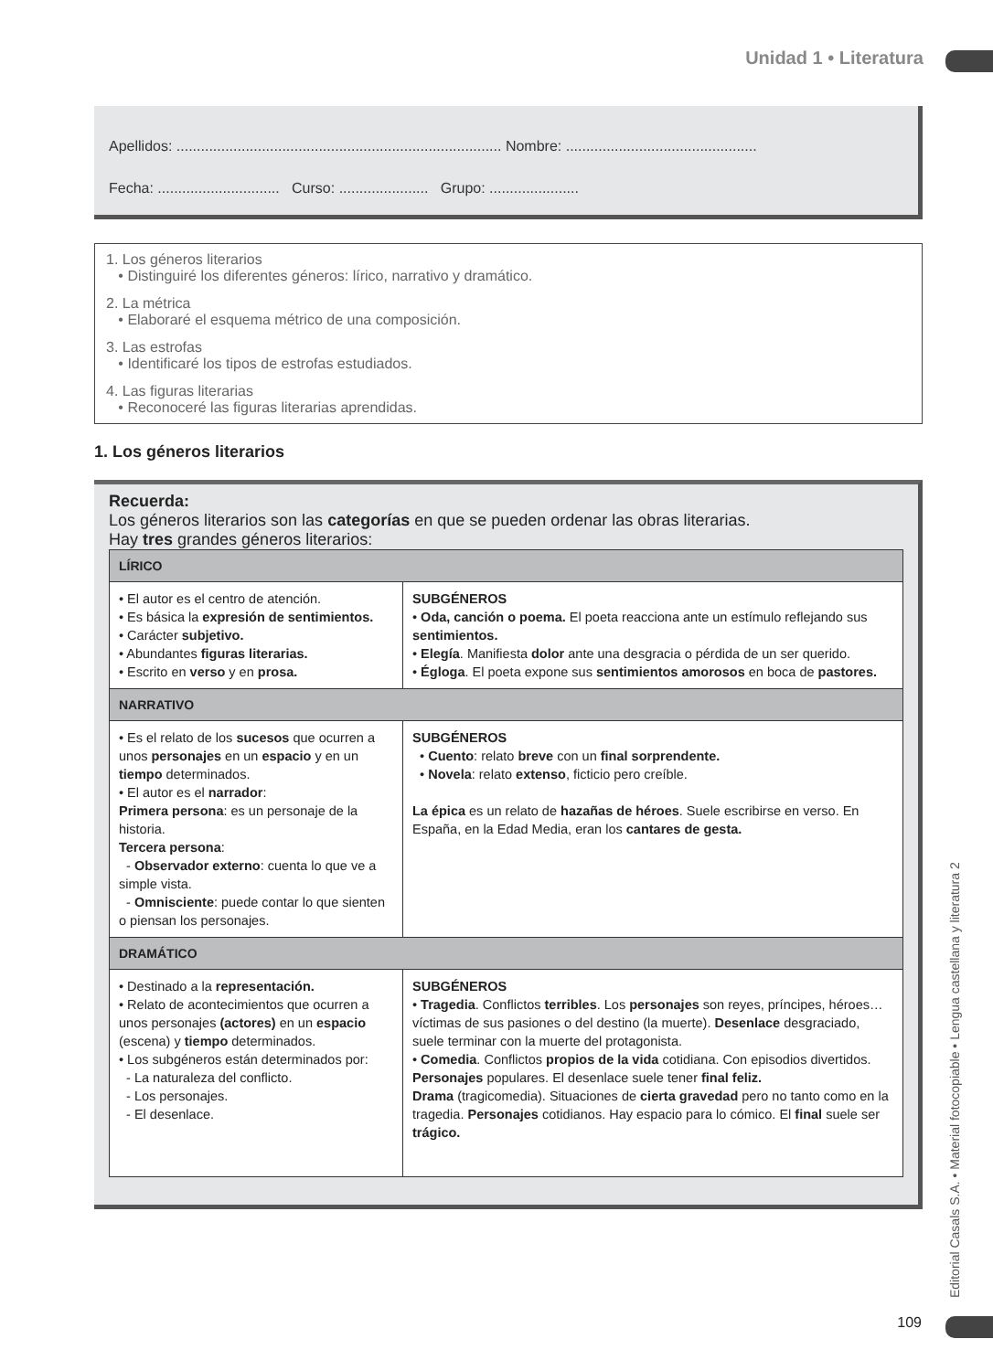Unidad 1 • Literatura
Apellidos: ................................................................................ Nombre: ...............................................
Fecha: .............................. Curso: ...................... Grupo: ......................
1. Los géneros literarios
• Distinguiré los diferentes géneros: lírico, narrativo y dramático.
2. La métrica
• Elaboraré el esquema métrico de una composición.
3. Las estrofas
• Identificaré los tipos de estrofas estudiados.
4. Las figuras literarias
• Reconoceré las figuras literarias aprendidas.
1. Los géneros literarios
Recuerda:
Los géneros literarios son las categorías en que se pueden ordenar las obras literarias.
Hay tres grandes géneros literarios:
| LÍRICO | |
| • El autor es el centro de atención. • Es básica la expresión de sentimientos. • Carácter subjetivo. • Abundantes figuras literarias. • Escrito en verso y en prosa. | SUBGÉNEROS • Oda, canción o poema. El poeta reacciona ante un estímulo reflejando sus sentimientos. • Elegía . Manifiesta dolor ante una desgracia o pérdida de un ser querido. • Égloga . El poeta expone sus sentimientos amorosos en boca de pastores. |
| NARRATIVO | |
| • Es el relato de los sucesos que ocurren a unos personajes en un espacio y en un tiempo determinados. • El autor es el narrador : Primera persona : es un personaje de la historia. Tercera persona : - Observador externo : cuenta lo que ve a simple vista. - Omnisciente : puede contar lo que sienten o piensan los personajes. | SUBGÉNEROS • Cuento : relato breve con un final sorprendente. • Novela : relato extenso , ficticio pero creíble. La épica es un relato de hazañas de héroes . Suele escribirse en verso. En España, en la Edad Media, eran los cantares de gesta. |
| DRAMÁTICO | |
| • Destinado a la representación. • Relato de acontecimientos que ocurren a unos personajes (actores) en un espacio (escena) y tiempo determinados. • Los subgéneros están determinados por: - La naturaleza del conflicto. - Los personajes. - El desenlace. | SUBGÉNEROS • Tragedia . Conflictos terribles . Los personajes son reyes, príncipes, héroes… víctimas de sus pasiones o del destino (la muerte). Desenlace desgraciado, suele terminar con la muerte del protagonista. • Comedia . Conflictos propios de la vida cotidiana. Con episodios divertidos. Personajes populares. El desenlace suele tener final feliz. Drama (tragicomedia). Situaciones de cierta gravedad pero no tanto como en la tragedia. Personajes cotidianos. Hay espacio para lo cómico. El final suele ser trágico. |
Editorial Casals S.A. • Material fotocopiable • Lengua castellana y literatura 2
109